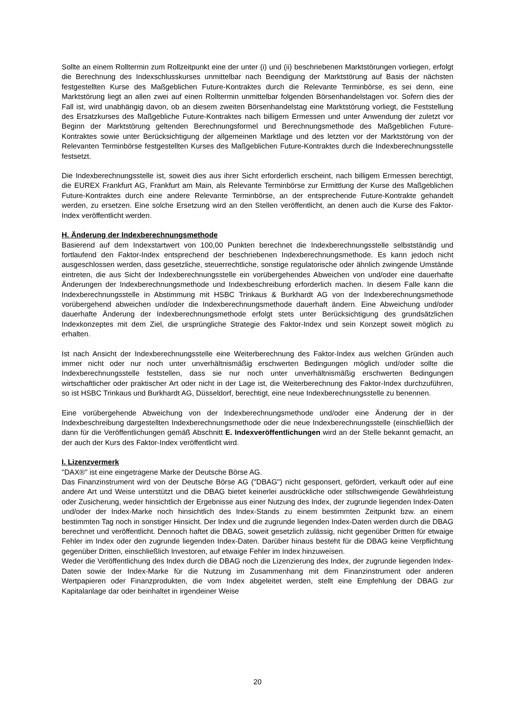Sollte an einem Rolltermin zum Rollzeitpunkt eine der unter (i) und (ii) beschriebenen Marktstörungen vorliegen, erfolgt die Berechnung des Indexschlusskurses unmittelbar nach Beendigung der Marktstörung auf Basis der nächsten festgestellten Kurse des Maßgeblichen Future-Kontraktes durch die Relevante Terminbörse, es sei denn, eine Marktstörung liegt an allen zwei auf einen Rolltermin unmittelbar folgenden Börsenhandelstagen vor. Sofern dies der Fall ist, wird unabhängig davon, ob an diesem zweiten Börsenhandelstag eine Marktstörung vorliegt, die Feststellung des Ersatzkurses des Maßgebliche Future-Kontraktes nach billigem Ermessen und unter Anwendung der zuletzt vor Beginn der Marktstörung geltenden Berechnungsformel und Berechnungsmethode des Maßgeblichen Future-Kontraktes sowie unter Berücksichtigung der allgemeinen Marktlage und des letzten vor der Marktstörung von der Relevanten Terminbörse festgestellten Kurses des Maßgeblichen Future-Kontraktes durch die Indexberechnungsstelle festsetzt.
Die Indexberechnungsstelle ist, soweit dies aus ihrer Sicht erforderlich erscheint, nach billigem Ermessen berechtigt, die EUREX Frankfurt AG, Frankfurt am Main, als Relevante Terminbörse zur Ermittlung der Kurse des Maßgeblichen Future-Kontraktes durch eine andere Relevante Terminbörse, an der entsprechende Future-Kontrakte gehandelt werden, zu ersetzen. Eine solche Ersetzung wird an den Stellen veröffentlicht, an denen auch die Kurse des Faktor-Index veröffentlicht werden.
H. Änderung der Indexberechnungsmethode
Basierend auf dem Indexstartwert von 100,00 Punkten berechnet die Indexberechnungsstelle selbstständig und fortlaufend den Faktor-Index entsprechend der beschriebenen Indexberechnungsmethode. Es kann jedoch nicht ausgeschlossen werden, dass gesetzliche, steuerrechtliche, sonstige regulatorische oder ähnlich zwingende Umstände eintreten, die aus Sicht der Indexberechnungsstelle ein vorübergehendes Abweichen von und/oder eine dauerhafte Änderungen der Indexberechnungsmethode und Indexbeschreibung erforderlich machen. In diesem Falle kann die Indexberechnungsstelle in Abstimmung mit HSBC Trinkaus & Burkhardt AG von der Indexberechnungsmethode vorübergehend abweichen und/oder die Indexberechnungsmethode dauerhaft ändern. Eine Abweichung und/oder dauerhafte Änderung der Indexberechnungsmethode erfolgt stets unter Berücksichtigung des grundsätzlichen Indexkonzeptes mit dem Ziel, die ursprüngliche Strategie des Faktor-Index und sein Konzept soweit möglich zu erhalten.
Ist nach Ansicht der Indexberechnungsstelle eine Weiterberechnung des Faktor-Index aus welchen Gründen auch immer nicht oder nur noch unter unverhältnismäßig erschwerten Bedingungen möglich und/oder sollte die Indexberechnungsstelle feststellen, dass sie nur noch unter unverhältnismäßig erschwerten Bedingungen wirtschaftlicher oder praktischer Art oder nicht in der Lage ist, die Weiterberechnung des Faktor-Index durchzuführen, so ist HSBC Trinkaus und Burkhardt AG, Düsseldorf, berechtigt, eine neue Indexberechnungsstelle zu benennen.
Eine vorübergehende Abweichung von der Indexberechnungsmethode und/oder eine Änderung der in der Indexbeschreibung dargestellten Indexberechnungsmethode oder die neue Indexberechnungsstelle (einschließlich der dann für die Veröffentlichungen gemäß Abschnitt E. Indexveröffentlichungen wird an der Stelle bekannt gemacht, an der auch der Kurs des Faktor-Index veröffentlicht wird.
I. Lizenzvermerk
"DAX®" ist eine eingetragene Marke der Deutsche Börse AG.
Das Finanzinstrument wird von der Deutsche Börse AG ("DBAG") nicht gesponsert, gefördert, verkauft oder auf eine andere Art und Weise unterstützt und die DBAG bietet keinerlei ausdrückliche oder stillschweigende Gewährleistung oder Zusicherung, weder hinsichtlich der Ergebnisse aus einer Nutzung des Index, der zugrunde liegenden Index-Daten und/oder der Index-Marke noch hinsichtlich des Index-Stands zu einem bestimmten Zeitpunkt bzw. an einem bestimmten Tag noch in sonstiger Hinsicht. Der Index und die zugrunde liegenden Index-Daten werden durch die DBAG berechnet und veröffentlicht. Dennoch haftet die DBAG, soweit gesetzlich zulässig, nicht gegenüber Dritten für etwaige Fehler im Index oder den zugrunde liegenden Index-Daten. Darüber hinaus besteht für die DBAG keine Verpflichtung gegenüber Dritten, einschließlich Investoren, auf etwaige Fehler im Index hinzuweisen.
Weder die Veröffentlichung des Index durch die DBAG noch die Lizenzierung des Index, der zugrunde liegenden Index-Daten sowie der Index-Marke für die Nutzung im Zusammenhang mit dem Finanzinstrument oder anderen Wertpapieren oder Finanzprodukten, die vom Index abgeleitet werden, stellt eine Empfehlung der DBAG zur Kapitalanlage dar oder beinhaltet in irgendeiner Weise
20